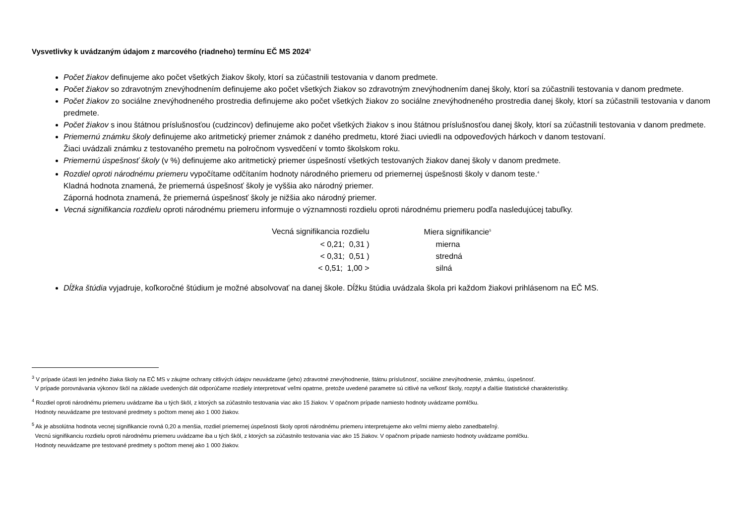Vysvetlivky k uvádzaným údajom z marcového (riadneho) termínu EČ MS 2024<sup>3</sup>
Počet žiakov definujeme ako počet všetkých žiakov školy, ktorí sa zúčastnili testovania v danom predmete.
Počet žiakov so zdravotným znevýhodnením definujeme ako počet všetkých žiakov so zdravotným znevýhodnením danej školy, ktorí sa zúčastnili testovania v danom predmete.
Počet žiakov zo sociálne znevýhodneného prostredia definujeme ako počet všetkých žiakov zo sociálne znevýhodneného prostredia danej školy, ktorí sa zúčastnili testovania v danom predmete.
Počet žiakov s inou štátnou príslušnosťou (cudzincov) definujeme ako počet všetkých žiakov s inou štátnou príslušnosťou danej školy, ktorí sa zúčastnili testovania v danom predmete.
Priemernú známku školy definujeme ako aritmetický priemer známok z daného predmetu, ktoré žiaci uviedli na odpoveďových hárkoch v danom testovaní.
Žiaci uvádzali známku z testovaného premetu na polročnom vysvedčení v tomto školskom roku.
Priemernú úspešnosť školy (v %) definujeme ako aritmetický priemer úspešností všetkých testovaných žiakov danej školy v danom predmete.
Rozdiel oproti národnému priemeru vypočítame odčítaním hodnoty národného priemeru od priemernej úspešnosti školy v danom teste.<sup>4</sup>
Kladná hodnota znamená, že priemerná úspešnosť školy je vyššia ako národný priemer.
Záporná hodnota znamená, že priemerná úspešnosť školy je nižšia ako národný priemer.
Vecná signifikancia rozdielu oproti národnému priemeru informuje o významnosti rozdielu oproti národnému priemeru podľa nasledujúcej tabuľky.
| Vecná signifikancia rozdielu | Miera signifikancie<sup>5</sup> |
| --- | --- |
| < 0,21; 0,31 ) | mierna |
| < 0,31; 0,51 ) | stredná |
| < 0,51; 1,00 > | silná |
Dĺžka štúdia vyjadruje, koľkoročné štúdium je možné absolvovať na danej škole. Dĺžku štúdia uvádzala škola pri každom žiakovi prihlásenom na EČ MS.
<sup>3</sup> V prípade účasti len jedného žiaka školy na EČ MS v záujme ochrany citlivých údajov neuvádzame (jeho) zdravotné znevýhodnenie, štátnu príslušnosť, sociálne znevýhodnenie, známku, úspešnosť.
V prípade porovnávania výkonov škôl na základe uvedených dát odporúčame rozdiely interpretovať veľmi opatrne, pretože uvedené parametre sú citlivé na veľkosť školy, rozptyl a ďalšie štatistické charakteristiky.
<sup>4</sup> Rozdiel oproti národnému priemeru uvádzame iba u tých škôl, z ktorých sa zúčastnilo testovania viac ako 15 žiakov. V opačnom prípade namiesto hodnoty uvádzame pomlčku.
Hodnoty neuvádzame pre testované predmety s počtom menej ako 1 000 žiakov.
<sup>5</sup> Ak je absolútna hodnota vecnej signifikancie rovná 0,20 a menšia, rozdiel priemernej úspešnosti školy oproti národnému priemeru interpretujeme ako veľmi mierny alebo zanedbateľný.
Vecnú signifikanciu rozdielu oproti národnému priemeru uvádzame iba u tých škôl, z ktorých sa zúčastnilo testovania viac ako 15 žiakov. V opačnom prípade namiesto hodnoty uvádzame pomlčku.
Hodnoty neuvádzame pre testované predmety s počtom menej ako 1 000 žiakov.